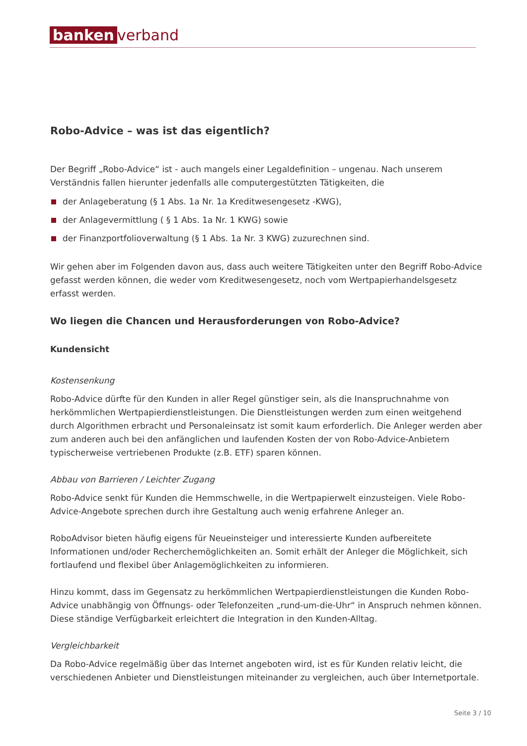banken verband
Robo-Advice – was ist das eigentlich?
Der Begriff „Robo-Advice“ ist - auch mangels einer Legaldefinition – ungenau. Nach unserem Verständnis fallen hierunter jedenfalls alle computergestützten Tätigkeiten, die
der Anlageberatung (§ 1 Abs. 1a Nr. 1a Kreditwesengesetz -KWG),
der Anlagevermittlung ( § 1 Abs. 1a Nr. 1 KWG) sowie
der Finanzportfolioverwaltung (§ 1 Abs. 1a Nr. 3 KWG) zuzurechnen sind.
Wir gehen aber im Folgenden davon aus, dass auch weitere Tätigkeiten unter den Begriff Robo-Advice gefasst werden können, die weder vom Kreditwesengesetz, noch vom Wertpapierhandelsgesetz erfasst werden.
Wo liegen die Chancen und Herausforderungen von Robo-Advice?
Kundensicht
Kostensenkung
Robo-Advice dürfte für den Kunden in aller Regel günstiger sein, als die Inanspruchnahme von herkömmlichen Wertpapierdienstleistungen. Die Dienstleistungen werden zum einen weitgehend durch Algorithmen erbracht und Personaleinsatz ist somit kaum erforderlich. Die Anleger werden aber zum anderen auch bei den anfänglichen und laufenden Kosten der von Robo-Advice-Anbietern typischerweise vertriebenen Produkte (z.B. ETF) sparen können.
Abbau von Barrieren / Leichter Zugang
Robo-Advice senkt für Kunden die Hemmschwelle, in die Wertpapierwelt einzusteigen. Viele Robo-Advice-Angebote sprechen durch ihre Gestaltung auch wenig erfahrene Anleger an.
RoboAdvisor bieten häufig eigens für Neueinsteiger und interessierte Kunden aufbereitete Informationen und/oder Recherchemöglichkeiten an. Somit erhält der Anleger die Möglichkeit, sich fortlaufend und flexibel über Anlagemöglichkeiten zu informieren.
Hinzu kommt, dass im Gegensatz zu herkömmlichen Wertpapierdienstleistungen die Kunden Robo-Advice unabhängig von Öffnungs- oder Telefonzeiten „rund-um-die-Uhr“ in Anspruch nehmen können. Diese ständige Verfügbarkeit erleichtert die Integration in den Kunden-Alltag.
Vergleichbarkeit
Da Robo-Advice regelmäßig über das Internet angeboten wird, ist es für Kunden relativ leicht, die verschiedenen Anbieter und Dienstleistungen miteinander zu vergleichen, auch über Internetportale.
Seite 3 / 10